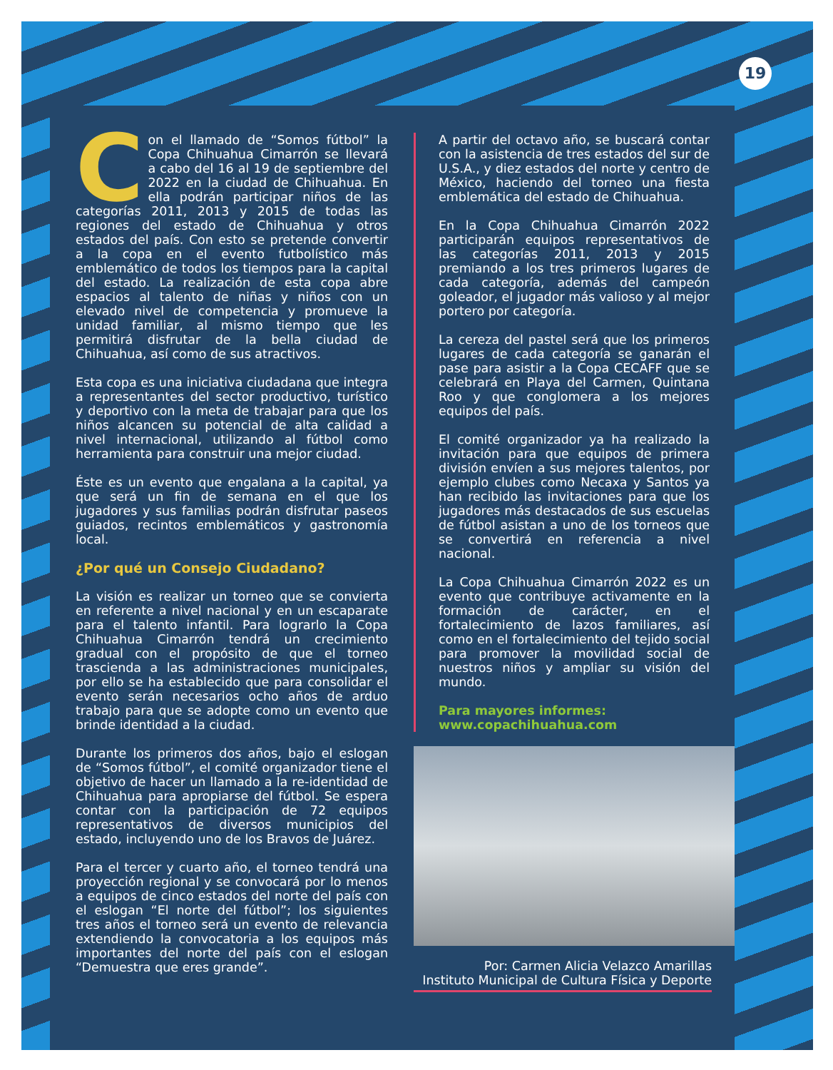19
Con el llamado de “Somos fútbol” la Copa Chihuahua Cimarrón se llevará a cabo del 16 al 19 de septiembre del 2022 en la ciudad de Chihuahua. En ella podrán participar niños de las categorías 2011, 2013 y 2015 de todas las regiones del estado de Chihuahua y otros estados del país. Con esto se pretende convertir a la copa en el evento futbolístico más emblemático de todos los tiempos para la capital del estado. La realización de esta copa abre espacios al talento de niñas y niños con un elevado nivel de competencia y promueve la unidad familiar, al mismo tiempo que les permitirá disfrutar de la bella ciudad de Chihuahua, así como de sus atractivos.
Esta copa es una iniciativa ciudadana que integra a representantes del sector productivo, turístico y deportivo con la meta de trabajar para que los niños alcancen su potencial de alta calidad a nivel internacional, utilizando al fútbol como herramienta para construir una mejor ciudad.
Éste es un evento que engalana a la capital, ya que será un fin de semana en el que los jugadores y sus familias podrán disfrutar paseos guiados, recintos emblemáticos y gastronomía local.
¿Por qué un Consejo Ciudadano?
La visión es realizar un torneo que se convierta en referente a nivel nacional y en un escaparate para el talento infantil. Para lograrlo la Copa Chihuahua Cimarrón tendrá un crecimiento gradual con el propósito de que el torneo trascienda a las administraciones municipales, por ello se ha establecido que para consolidar el evento serán necesarios ocho años de arduo trabajo para que se adopte como un evento que brinde identidad a la ciudad.
Durante los primeros dos años, bajo el eslogan de “Somos fútbol”, el comité organizador tiene el objetivo de hacer un llamado a la re-identidad de Chihuahua para apropiarse del fútbol. Se espera contar con la participación de 72 equipos representativos de diversos municipios del estado, incluyendo uno de los Bravos de Juárez.
Para el tercer y cuarto año, el torneo tendrá una proyección regional y se convocará por lo menos a equipos de cinco estados del norte del país con el eslogan “El norte del fútbol”; los siguientes tres años el torneo será un evento de relevancia extendiendo la convocatoria a los equipos más importantes del norte del país con el eslogan “Demuestra que eres grande”.
A partir del octavo año, se buscará contar con la asistencia de tres estados del sur de U.S.A., y diez estados del norte y centro de México, haciendo del torneo una fiesta emblemática del estado de Chihuahua.
En la Copa Chihuahua Cimarrón 2022 participarán equipos representativos de las categorías 2011, 2013 y 2015 premiando a los tres primeros lugares de cada categoría, además del campeón goleador, el jugador más valioso y al mejor portero por categoría.
La cereza del pastel será que los primeros lugares de cada categoría se ganarán el pase para asistir a la Copa CECAFF que se celebrará en Playa del Carmen, Quintana Roo y que conglomera a los mejores equipos del país.
El comité organizador ya ha realizado la invitación para que equipos de primera división envíen a sus mejores talentos, por ejemplo clubes como Necaxa y Santos ya han recibido las invitaciones para que los jugadores más destacados de sus escuelas de fútbol asistan a uno de los torneos que se convertirá en referencia a nivel nacional.
La Copa Chihuahua Cimarrón 2022 es un evento que contribuye activamente en la formación de carácter, en el fortalecimiento de lazos familiares, así como en el fortalecimiento del tejido social para promover la movilidad social de nuestros niños y ampliar su visión del mundo.
Para mayores informes:
www.copachihuahua.com
Por: Carmen Alicia Velazco Amarillas
Instituto Municipal de Cultura Física y Deporte